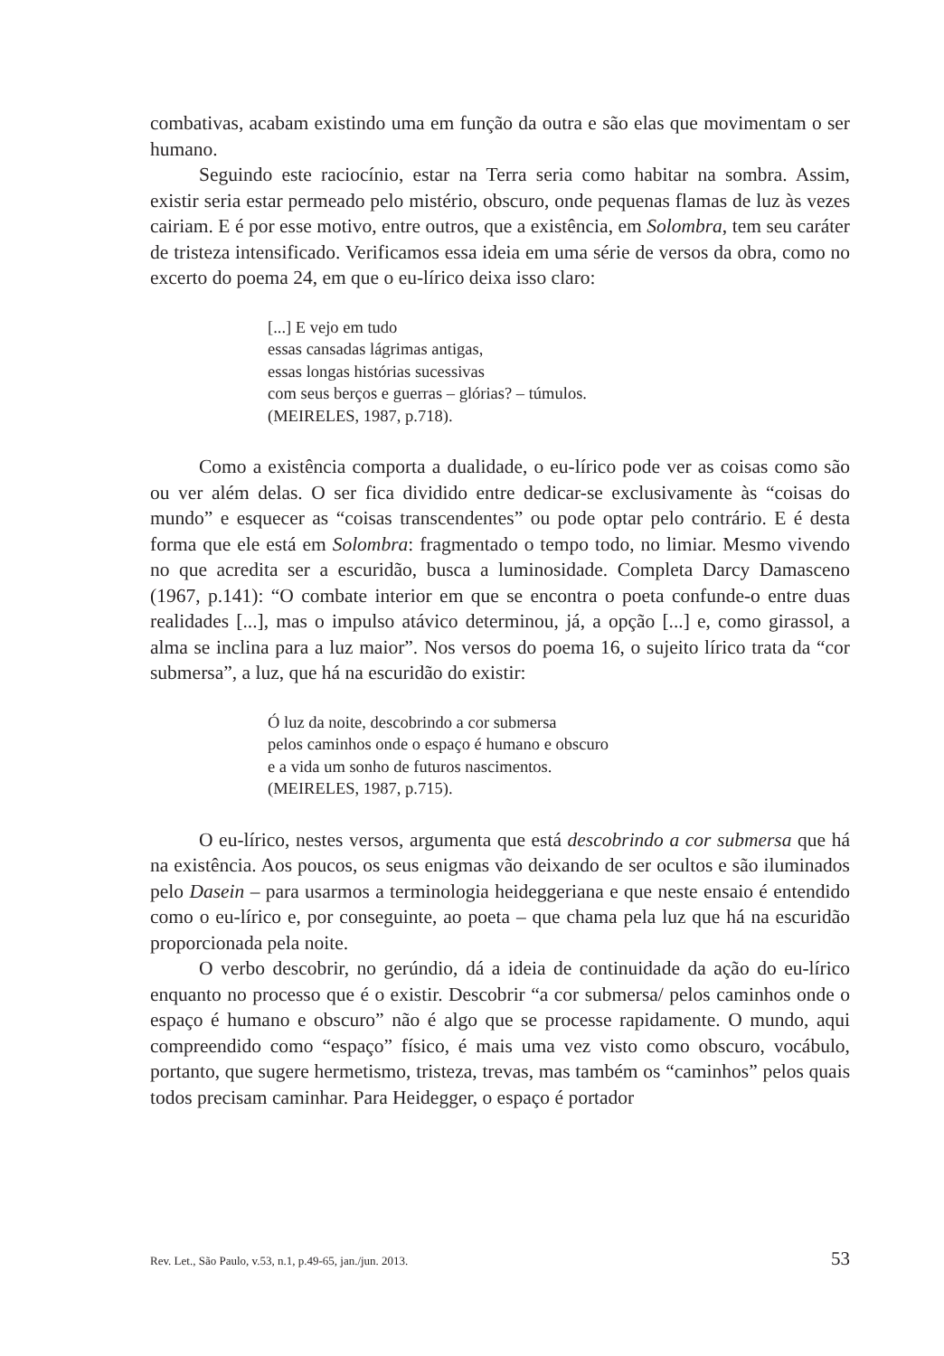combativas, acabam existindo uma em função da outra e são elas que movimentam o ser humano.
Seguindo este raciocínio, estar na Terra seria como habitar na sombra. Assim, existir seria estar permeado pelo mistério, obscuro, onde pequenas flamas de luz às vezes cairiam. E é por esse motivo, entre outros, que a existência, em Solombra, tem seu caráter de tristeza intensificado. Verificamos essa ideia em uma série de versos da obra, como no excerto do poema 24, em que o eu-lírico deixa isso claro:
[...] E vejo em tudo
essas cansadas lágrimas antigas,
essas longas histórias sucessivas
com seus berços e guerras – glórias? – túmulos.
(MEIRELES, 1987, p.718).
Como a existência comporta a dualidade, o eu-lírico pode ver as coisas como são ou ver além delas. O ser fica dividido entre dedicar-se exclusivamente às “coisas do mundo” e esquecer as “coisas transcendentes” ou pode optar pelo contrário. E é desta forma que ele está em Solombra: fragmentado o tempo todo, no limiar. Mesmo vivendo no que acredita ser a escuridão, busca a luminosidade. Completa Darcy Damasceno (1967, p.141): “O combate interior em que se encontra o poeta confunde-o entre duas realidades [...], mas o impulso atávico determinou, já, a opção [...] e, como girassol, a alma se inclina para a luz maior”. Nos versos do poema 16, o sujeito lírico trata da “cor submersa”, a luz, que há na escuridão do existir:
Ó luz da noite, descobrindo a cor submersa
pelos caminhos onde o espaço é humano e obscuro
e a vida um sonho de futuros nascimentos.
(MEIRELES, 1987, p.715).
O eu-lírico, nestes versos, argumenta que está descobrindo a cor submersa que há na existência. Aos poucos, os seus enigmas vão deixando de ser ocultos e são iluminados pelo Dasein – para usarmos a terminologia heideggeriana e que neste ensaio é entendido como o eu-lírico e, por conseguinte, ao poeta – que chama pela luz que há na escuridão proporcionada pela noite.
O verbo descobrir, no gerúndio, dá a ideia de continuidade da ação do eu-lírico enquanto no processo que é o existir. Descobrir “a cor submersa/ pelos caminhos onde o espaço é humano e obscuro” não é algo que se processe rapidamente. O mundo, aqui compreendido como “espaço” físico, é mais uma vez visto como obscuro, vocábulo, portanto, que sugere hermetismo, tristeza, trevas, mas também os “caminhos” pelos quais todos precisam caminhar. Para Heidegger, o espaço é portador
Rev. Let., São Paulo, v.53, n.1, p.49-65, jan./jun. 2013. 53